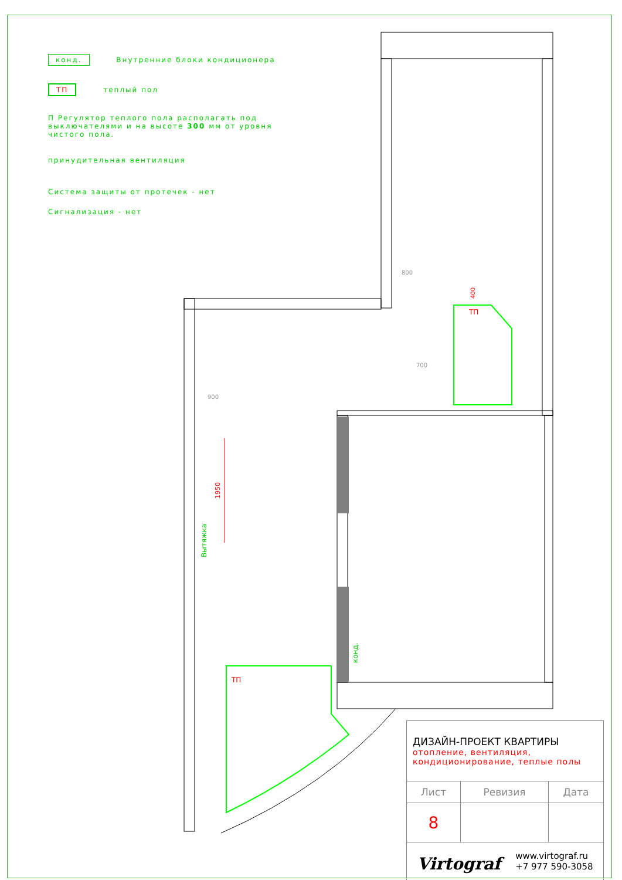конд. Внутренние блоки кондиционера
ТП теплый пол
П Регулятор теплого пола располагать под выключателями и на высоте 300 мм от уровня чистого пола.
принудительная вентиляция
Система защиты от протечек - нет
Сигнализация - нет
1950
ТП
ТП
400
800
700
900
Вытяжка
конд.
| ДИЗАЙН-ПРОЕКТ КВАРТИРЫ отопление, вентиляция, кондиционирование, теплые полы | | |
| Лист | Ревизия | Дата |
| 8 | | |
| Virtograf www.virtograf.ru +7 977 590-3058 | | |